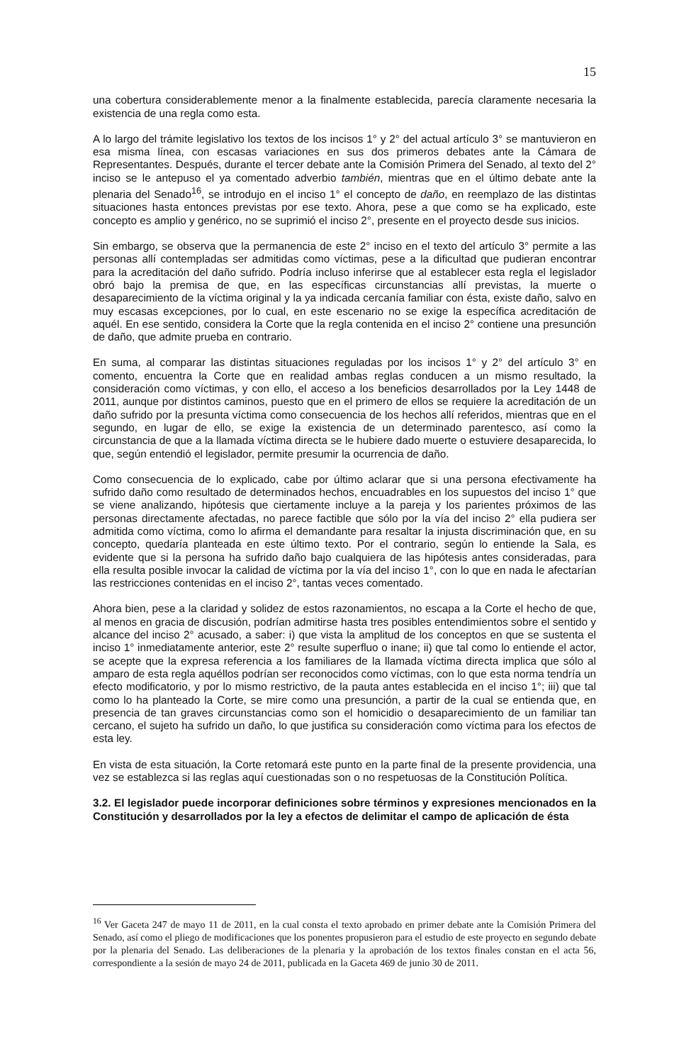15
una cobertura considerablemente menor a la finalmente establecida, parecía claramente necesaria la existencia de una regla como esta.
A lo largo del trámite legislativo los textos de los incisos 1° y 2° del actual artículo 3° se mantuvieron en esa misma línea, con escasas variaciones en sus dos primeros debates ante la Cámara de Representantes. Después, durante el tercer debate ante la Comisión Primera del Senado, al texto del 2° inciso se le antepuso el ya comentado adverbio también, mientras que en el último debate ante la plenaria del Senado<sup>16</sup>, se introdujo en el inciso 1° el concepto de daño, en reemplazo de las distintas situaciones hasta entonces previstas por ese texto. Ahora, pese a que como se ha explicado, este concepto es amplio y genérico, no se suprimió el inciso 2°, presente en el proyecto desde sus inicios.
Sin embargo, se observa que la permanencia de este 2° inciso en el texto del artículo 3° permite a las personas allí contempladas ser admitidas como víctimas, pese a la dificultad que pudieran encontrar para la acreditación del daño sufrido. Podría incluso inferirse que al establecer esta regla el legislador obró bajo la premisa de que, en las específicas circunstancias allí previstas, la muerte o desaparecimiento de la víctima original y la ya indicada cercanía familiar con ésta, existe daño, salvo en muy escasas excepciones, por lo cual, en este escenario no se exige la específica acreditación de aquél. En ese sentido, considera la Corte que la regla contenida en el inciso 2° contiene una presunción de daño, que admite prueba en contrario.
En suma, al comparar las distintas situaciones reguladas por los incisos 1° y 2° del artículo 3° en comento, encuentra la Corte que en realidad ambas reglas conducen a un mismo resultado, la consideración como víctimas, y con ello, el acceso a los beneficios desarrollados por la Ley 1448 de 2011, aunque por distintos caminos, puesto que en el primero de ellos se requiere la acreditación de un daño sufrido por la presunta víctima como consecuencia de los hechos allí referidos, mientras que en el segundo, en lugar de ello, se exige la existencia de un determinado parentesco, así como la circunstancia de que a la llamada víctima directa se le hubiere dado muerte o estuviere desaparecida, lo que, según entendió el legislador, permite presumir la ocurrencia de daño.
Como consecuencia de lo explicado, cabe por último aclarar que si una persona efectivamente ha sufrido daño como resultado de determinados hechos, encuadrables en los supuestos del inciso 1° que se viene analizando, hipótesis que ciertamente incluye a la pareja y los parientes próximos de las personas directamente afectadas, no parece factible que sólo por la vía del inciso 2° ella pudiera ser admitida como víctima, como lo afirma el demandante para resaltar la injusta discriminación que, en su concepto, quedaría planteada en este último texto. Por el contrario, según lo entiende la Sala, es evidente que si la persona ha sufrido daño bajo cualquiera de las hipótesis antes consideradas, para ella resulta posible invocar la calidad de víctima por la vía del inciso 1°, con lo que en nada le afectarían las restricciones contenidas en el inciso 2°, tantas veces comentado.
Ahora bien, pese a la claridad y solidez de estos razonamientos, no escapa a la Corte el hecho de que, al menos en gracia de discusión, podrían admitirse hasta tres posibles entendimientos sobre el sentido y alcance del inciso 2° acusado, a saber: i) que vista la amplitud de los conceptos en que se sustenta el inciso 1° inmediatamente anterior, este 2° resulte superfluo o inane; ii) que tal como lo entiende el actor, se acepte que la expresa referencia a los familiares de la llamada víctima directa implica que sólo al amparo de esta regla aquéllos podrían ser reconocidos como víctimas, con lo que esta norma tendría un efecto modificatorio, y por lo mismo restrictivo, de la pauta antes establecida en el inciso 1°; iii) que tal como lo ha planteado la Corte, se mire como una presunción, a partir de la cual se entienda que, en presencia de tan graves circunstancias como son el homicidio o desaparecimiento de un familiar tan cercano, el sujeto ha sufrido un daño, lo que justifica su consideración como víctima para los efectos de esta ley.
En vista de esta situación, la Corte retomará este punto en la parte final de la presente providencia, una vez se establezca si las reglas aquí cuestionadas son o no respetuosas de la Constitución Política.
3.2. El legislador puede incorporar definiciones sobre términos y expresiones mencionados en la Constitución y desarrollados por la ley a efectos de delimitar el campo de aplicación de ésta
<sup>16</sup> Ver Gaceta 247 de mayo 11 de 2011, en la cual consta el texto aprobado en primer debate ante la Comisión Primera del Senado, así como el pliego de modificaciones que los ponentes propusieron para el estudio de este proyecto en segundo debate por la plenaria del Senado. Las deliberaciones de la plenaria y la aprobación de los textos finales constan en el acta 56, correspondiente a la sesión de mayo 24 de 2011, publicada en la Gaceta 469 de junio 30 de 2011.